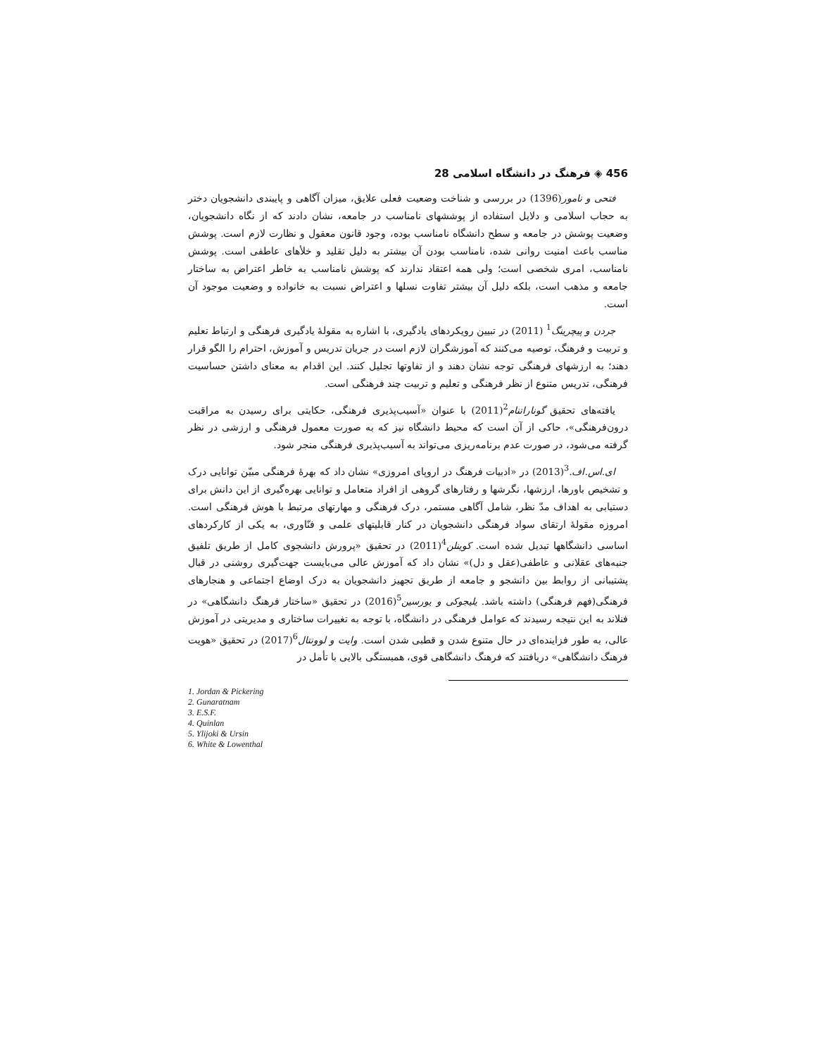456 ◈ فرهنگ در دانشگاه اسلامی 28
فتحی و نامور(1396) در بررسی و شناخت وضعیت فعلی علایق، میزان آگاهی و پایبندی دانشجویان دختر به حجاب اسلامی و دلایل استفاده از پوششهای نامناسب در جامعه، نشان دادند که از نگاه دانشجویان، وضعیت پوشش در جامعه و سطح دانشگاه نامناسب بوده، وجود قانون معقول و نظارت لازم است. پوشش مناسب باعث امنیت روانی شده، نامناسب بودن آن بیشتر به دلیل تقلید و خلأهای عاطفی است. پوشش نامناسب، امری شخصی است؛ ولی همه اعتقاد ندارند که پوشش نامناسب به خاطر اعتراض به ساختار جامعه و مذهب است، بلکه دلیل آن بیشتر تفاوت نسلها و اعتراض نسبت به خانواده و وضعیت موجود آن است.
جردن و پیچرینگ<sup>1</sup> (2011) در تبیین رویکردهای یادگیری، با اشاره به مقولهٔ یادگیری فرهنگی و ارتباط تعلیم و تربیت و فرهنگ، توصیه می‌کنند که آموزشگران لازم است در جریان تدریس و آموزش، احترام را الگو قرار دهند؛ به ارزشهای فرهنگی توجه نشان دهند و از تفاوتها تجلیل کنند. این اقدام به معنای داشتن حساسیت فرهنگی، تدریس متنوع از نظر فرهنگی و تعلیم و تربیت چند فرهنگی است.
یافته‌های تحقیق گوناراتنام<sup>2</sup>(2011) با عنوان «آسیب‌پذیری فرهنگی، حکایتی برای رسیدن به مراقبت درون‌فرهنگی»، حاکی از آن است که محیط دانشگاه نیز که به صورت معمول فرهنگی و ارزشی در نظر گرفته می‌شود، در صورت عدم برنامه‌ریزی می‌تواند به آسیب‌پذیری فرهنگی منجر شود.
ای.اس.اف.<sup>3</sup>(2013) در «ادبیات فرهنگ در اروپای امروزی» نشان داد که بهرهٔ فرهنگی مبیّن توانایی درک و تشخیص باورها، ارزشها، نگرشها و رفتارهای گروهی از افراد متعامل و توانایی بهره‌گیری از این دانش برای دستیابی به اهداف مدّ نظر، شامل آگاهی مستمر، درک فرهنگی و مهارتهای مرتبط با هوش فرهنگی است. امروزه مقولهٔ ارتقای سواد فرهنگی دانشجویان در کنار قابلیتهای علمی و فنّاوری، به یکی از کارکردهای اساسی دانشگاهها تبدیل شده است. کوینلن<sup>4</sup>(2011) در تحقیق «پرورش دانشجوی کامل از طریق تلفیق جنبه‌های عقلانی و عاطفی(عقل و دل)» نشان داد که آموزش عالی می‌بایست جهت‌گیری روشنی در قبال پشتیبانی از روابط بین دانشجو و جامعه از طریق تجهیز دانشجویان به درک اوضاع اجتماعی و هنجارهای فرهنگی(فهم فرهنگی) داشته باشد. یلیجوکی و یورسین<sup>5</sup>(2016) در تحقیق «ساختار فرهنگ دانشگاهی» در فنلاند به این نتیجه رسیدند که عوامل فرهنگی در دانشگاه، با توجه به تغییرات ساختاری و مدیریتی در آموزش عالی، به طور فزاینده‌ای در حال متنوع شدن و قطبی شدن است. وایت و لوونتال<sup>6</sup>(2017) در تحقیق «هویت فرهنگ دانشگاهی» دریافتند که فرهنگ دانشگاهی قوی، همبستگی بالایی با تأمل در
1. Jordan & Pickering
2. Gunaratnam
3. E.S.F.
4. Quinlan
5. Ylijoki & Ursin
6. White & Lowenthal